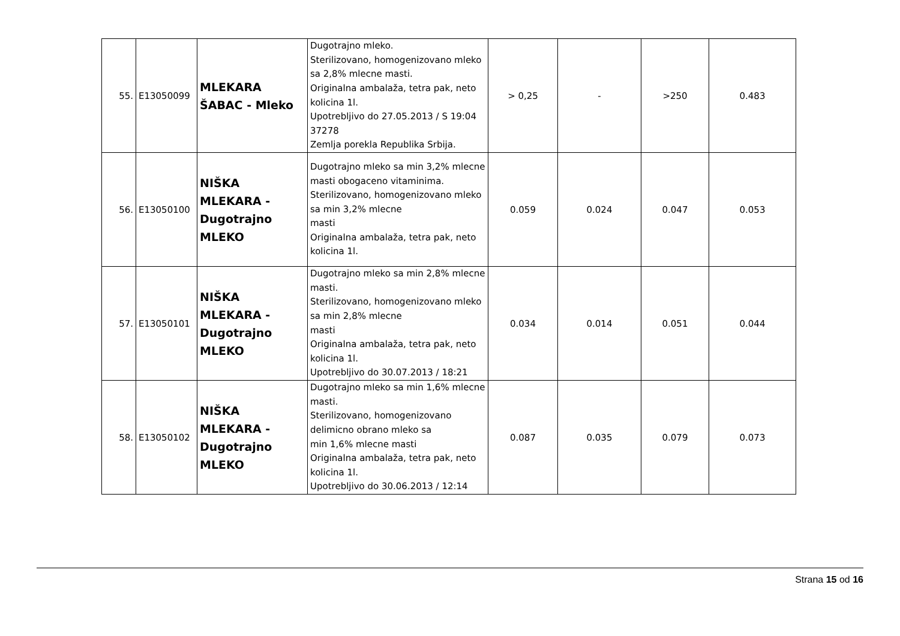| 55. | E13050099 | MLEKARA ŠABAC - Mleko | Dugotrajno mleko. Sterilizovano, homogenizovano mleko sa 2,8% mlecne masti. Originalna ambalaža, tetra pak, neto kolicina 1l. Upotrebljivo do 27.05.2013 / S 19:04 37278 Zemlja porekla Republika Srbija. | > 0,25 | - | >250 | 0.483 |
| 56. | E13050100 | NIŠKA MLEKARA - Dugotrajno MLEKO | Dugotrajno mleko sa min 3,2% mlecne masti obogaceno vitaminima. Sterilizovano, homogenizovano mleko sa min 3,2% mlecne masti Originalna ambalaža, tetra pak, neto kolicina 1l. | 0.059 | 0.024 | 0.047 | 0.053 |
| 57. | E13050101 | NIŠKA MLEKARA - Dugotrajno MLEKO | Dugotrajno mleko sa min 2,8% mlecne masti. Sterilizovano, homogenizovano mleko sa min 2,8% mlecne masti Originalna ambalaža, tetra pak, neto kolicina 1l. Upotrebljivo do 30.07.2013 / 18:21 | 0.034 | 0.014 | 0.051 | 0.044 |
| 58. | E13050102 | NIŠKA MLEKARA - Dugotrajno MLEKO | Dugotrajno mleko sa min 1,6% mlecne masti. Sterilizovano, homogenizovano delimicno obrano mleko sa min 1,6% mlecne masti Originalna ambalaža, tetra pak, neto kolicina 1l. Upotrebljivo do 30.06.2013 / 12:14 | 0.087 | 0.035 | 0.079 | 0.073 |
Strana 15 od 16